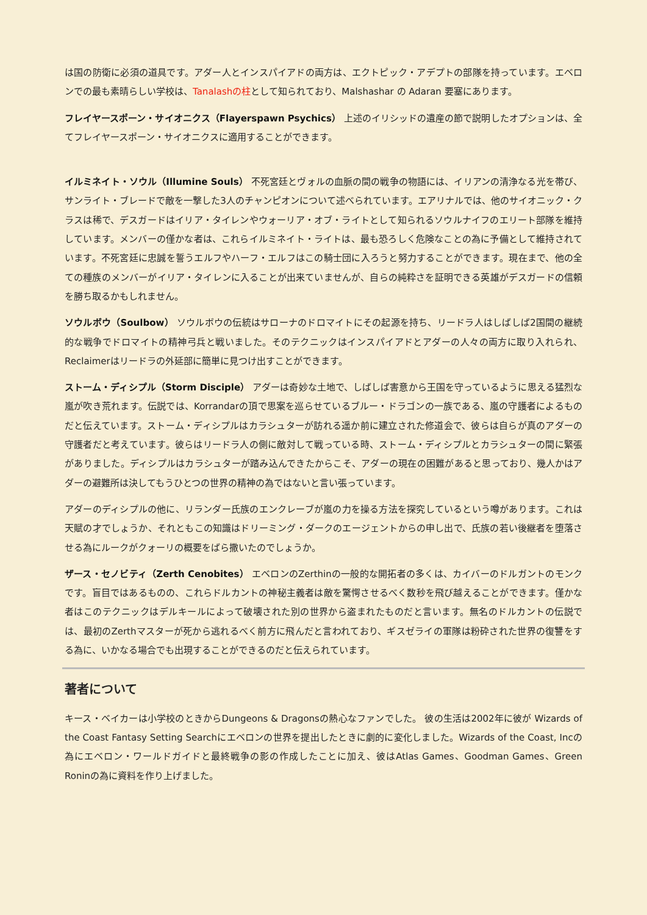は国の防衛に必須の道具です。アダー人とインスパイアドの両方は、エクトピック・アデプトの部隊を持っています。エベロンでの最も素晴らしい学校は、Tanalashの柱として知られており、Malshashar の Adaran 要塞にあります。
フレイヤースポーン・サイオニクス（Flayerspawn Psychics） 上述のイリシッドの遺産の節で説明したオプションは、全てフレイヤースポーン・サイオニクスに適用することができます。
イルミネイト・ソウル（Illumine Souls） 不死宮廷とヴォルの血脈の間の戦争の物語には、イリアンの清浄なる光を帯び、サンライト・ブレードで敵を一撃した3人のチャンピオンについて述べられています。エアリナルでは、他のサイオニック・クラスは稀で、デスガードはイリア・タイレンやウォーリア・オブ・ライトとして知られるソウルナイフのエリート部隊を維持しています。メンバーの僅かな者は、これらイルミネイト・ライトは、最も恐ろしく危険なことの為に予備として維持されています。不死宮廷に忠誠を誓うエルフやハーフ・エルフはこの騎士団に入ろうと努力することができます。現在まで、他の全ての種族のメンバーがイリア・タイレンに入ることが出来ていませんが、自らの純粋さを証明できる英雄がデスガードの信頼を勝ち取るかもしれません。
ソウルボウ（Soulbow） ソウルボウの伝統はサローナのドロマイトにその起源を持ち、リードラ人はしばしば2国間の継続的な戦争でドロマイトの精神弓兵と戦いました。そのテクニックはインスパイアドとアダーの人々の両方に取り入れられ、Reclaimerはリードラの外延部に簡単に見つけ出すことができます。
ストーム・ディシプル（Storm Disciple） アダーは奇妙な土地で、しばしば害意から王国を守っているように思える猛烈な嵐が吹き荒れます。伝説では、Korrandarの頂で思案を巡らせているブルー・ドラゴンの一族である、嵐の守護者によるものだと伝えています。ストーム・ディシプルはカラシュターが訪れる遥か前に建立された修道会で、彼らは自らが真のアダーの守護者だと考えています。彼らはリードラ人の側に敵対して戦っている時、ストーム・ディシプルとカラシュターの間に緊張がありました。ディシプルはカラシュターが踏み込んできたからこそ、アダーの現在の困難があると思っており、幾人かはアダーの避難所は決してもうひとつの世界の精神の為ではないと言い張っています。
アダーのディシプルの他に、リランダー氏族のエンクレーブが嵐の力を操る方法を探究しているという噂があります。これは天賦の才でしょうか、それともこの知識はドリーミング・ダークのエージェントからの申し出で、氏族の若い後継者を堕落させる為にルークがクォーリの概要をばら撒いたのでしょうか。
ザース・セノビティ（Zerth Cenobites） エベロンのZerthinの一般的な開拓者の多くは、カイバーのドルガントのモンクです。盲目ではあるものの、これらドルカントの神秘主義者は敵を驚愕させるべく数秒を飛び越えることができます。僅かな者はこのテクニックはデルキールによって破壊された別の世界から盗まれたものだと言います。無名のドルカントの伝説では、最初のZerthマスターが死から逃れるべく前方に飛んだと言われており、ギスゼライの軍隊は粉砕された世界の復讐をする為に、いかなる場合でも出現することができるのだと伝えられています。
著者について
キース・ベイカーは小学校のときからDungeons & Dragonsの熱心なファンでした。 彼の生活は2002年に彼が Wizards of the Coast Fantasy Setting Searchにエベロンの世界を提出したときに劇的に変化しました。Wizards of the Coast, Incの為にエベロン・ワールドガイドと最終戦争の影の作成したことに加え、彼はAtlas Games、Goodman Games、Green Roninの為に資料を作り上げました。